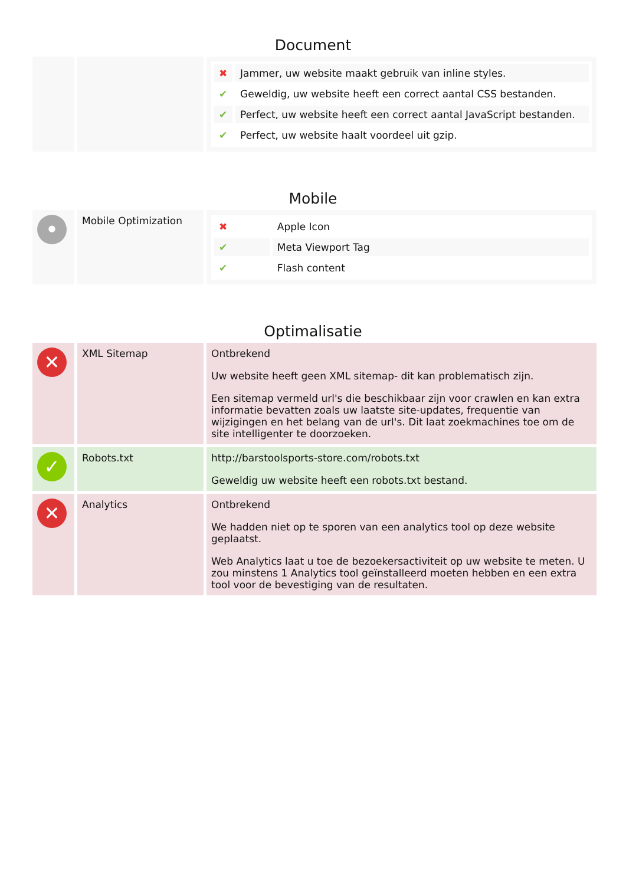Document
| | | / ✖ / Jammer, uw website maakt gebruik van inline styles. / / ✔ / Geweldig, uw website heeft een correct aantal CSS bestanden. / / ✔ / Perfect, uw website heeft een correct aantal JavaScript bestanden. / / ✔ / Perfect, uw website haalt voordeel uit gzip. / |
Mobile
| • | Mobile Optimization | / ✖ / Apple Icon / / ✔ / Meta Viewport Tag / / ✔ / Flash content / |
Optimalisatie
| ✕ | XML Sitemap | Ontbrekend Uw website heeft geen XML sitemap- dit kan problematisch zijn. Een sitemap vermeld url's die beschikbaar zijn voor crawlen en kan extra informatie bevatten zoals uw laatste site-updates, frequentie van wijzigingen en het belang van de url's. Dit laat zoekmachines toe om de site intelligenter te doorzoeken. |
| ✓ | Robots.txt | http://barstoolsports-store.com/robots.txt Geweldig uw website heeft een robots.txt bestand. |
| ✕ | Analytics | Ontbrekend We hadden niet op te sporen van een analytics tool op deze website geplaatst. Web Analytics laat u toe de bezoekersactiviteit op uw website te meten. U zou minstens 1 Analytics tool geïnstalleerd moeten hebben en een extra tool voor de bevestiging van de resultaten. |